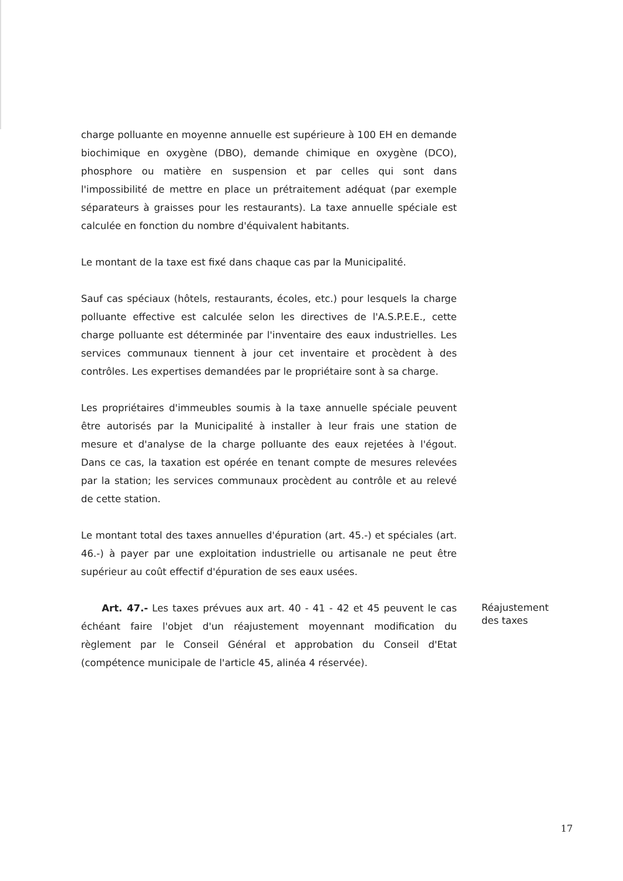charge polluante en moyenne annuelle est supérieure à 100 EH en demande biochimique en oxygène (DBO), demande chimique en oxygène (DCO), phosphore ou matière en suspension et par celles qui sont dans l'impossibilité de mettre en place un prétraitement adéquat (par exemple séparateurs à graisses pour les restaurants). La taxe annuelle spéciale est calculée en fonction du nombre d'équivalent habitants.
Le montant de la taxe est fixé dans chaque cas par la Municipalité.
Sauf cas spéciaux (hôtels, restaurants, écoles, etc.) pour lesquels la charge polluante effective est calculée selon les directives de l'A.S.P.E.E., cette charge polluante est déterminée par l'inventaire des eaux industrielles. Les services communaux tiennent à jour cet inventaire et procèdent à des contrôles. Les expertises demandées par le propriétaire sont à sa charge.
Les propriétaires d'immeubles soumis à la taxe annuelle spéciale peuvent être autorisés par la Municipalité à installer à leur frais une station de mesure et d'analyse de la charge polluante des eaux rejetées à l'égout. Dans ce cas, la taxation est opérée en tenant compte de mesures relevées par la station; les services communaux procèdent au contrôle et au relevé de cette station.
Le montant total des taxes annuelles d'épuration (art. 45.-) et spéciales (art. 46.-) à payer par une exploitation industrielle ou artisanale ne peut être supérieur au coût effectif d'épuration de ses eaux usées.
Art. 47.- Les taxes prévues aux art. 40 - 41 - 42 et 45 peuvent le cas échéant faire l'objet d'un réajustement moyennant modification du règlement par le Conseil Général et approbation du Conseil d'Etat (compétence municipale de l'article 45, alinéa 4 réservée).
Réajustement des taxes
17